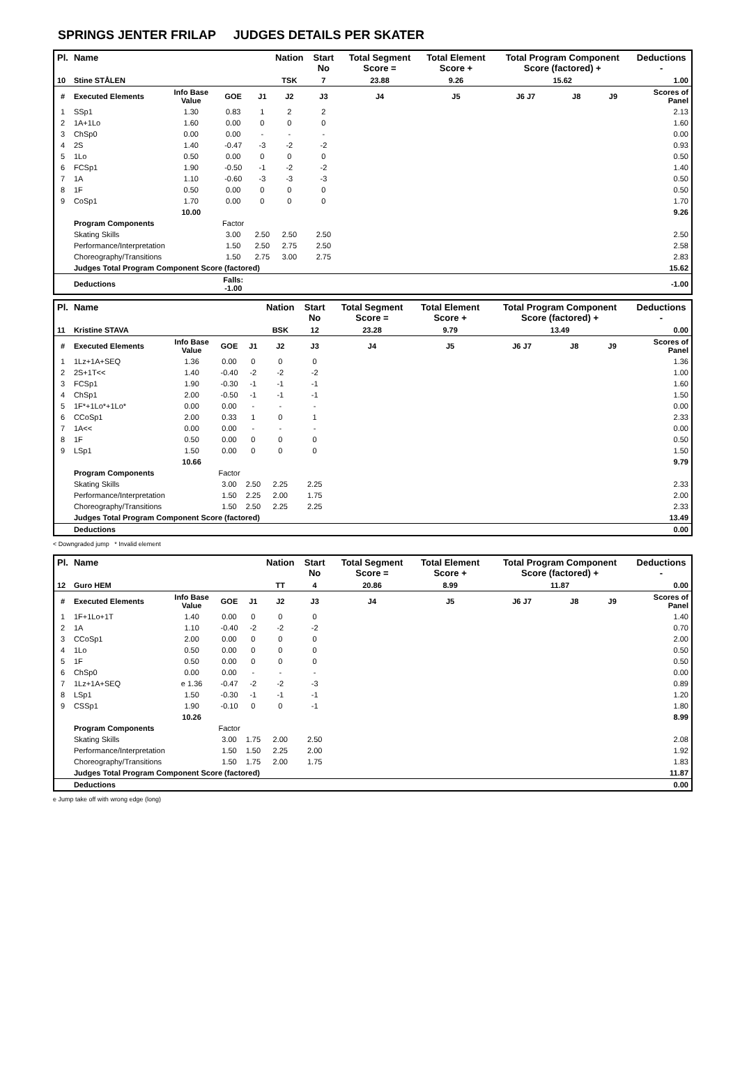SPRINGS JENTER FRILAP JUDGES DETAILS PER SKATER
| Pl. | Name | | | | Nation | Start No | Total Segment Score = | Total Element Score + | Total Program Component Score (factored) + | | | Deductions - |
| --- | --- | --- | --- | --- | --- | --- | --- | --- | --- | --- | --- | --- |
| 10 | Stine STÅLEN | | | | TSK | 7 | 23.88 | 9.26 | 15.62 | | | 1.00 |
| # | Executed Elements | Info Base Value | GOE | J1 | J2 | J3 | J4 | J5 | J6 J7 | J8 | J9 | Scores of Panel |
| 1 | SSp1 | 1.30 | 0.83 | 1 | 2 | 2 | | | | | | 2.13 |
| 2 | 1A+1Lo | 1.60 | 0.00 | 0 | 0 | 0 | | | | | | 1.60 |
| 3 | ChSp0 | 0.00 | 0.00 | - | - | - | | | | | | 0.00 |
| 4 | 2S | 1.40 | -0.47 | -3 | -2 | -2 | | | | | | 0.93 |
| 5 | 1Lo | 0.50 | 0.00 | 0 | 0 | 0 | | | | | | 0.50 |
| 6 | FCSp1 | 1.90 | -0.50 | -1 | -2 | -2 | | | | | | 1.40 |
| 7 | 1A | 1.10 | -0.60 | -3 | -3 | -3 | | | | | | 0.50 |
| 8 | 1F | 0.50 | 0.00 | 0 | 0 | 0 | | | | | | 0.50 |
| 9 | CoSp1 | 1.70 | 0.00 | 0 | 0 | 0 | | | | | | 1.70 |
| | | 10.00 | | | | | | | | | | 9.26 |
| | Program Components | | Factor | | | | | | | | | |
| | Skating Skills | | 3.00 | 2.50 | 2.50 | 2.50 | | | | | | 2.50 |
| | Performance/Interpretation | | 1.50 | 2.50 | 2.75 | 2.50 | | | | | | 2.58 |
| | Choreography/Transitions | | 1.50 | 2.75 | 3.00 | 2.75 | | | | | | 2.83 |
| | Judges Total Program Component Score (factored) | | | | | | | | | | | 15.62 |
| | Deductions | | Falls: -1.00 | | | | | | | | | -1.00 |
| Pl. | Name | | | | Nation | Start No | Total Segment Score = | Total Element Score + | Total Program Component Score (factored) + | | | Deductions - |
| --- | --- | --- | --- | --- | --- | --- | --- | --- | --- | --- | --- | --- |
| 11 | Kristine STAVA | | | | BSK | 12 | 23.28 | 9.79 | 13.49 | | | 0.00 |
| # | Executed Elements | Info Base Value | GOE | J1 | J2 | J3 | J4 | J5 | J6 J7 | J8 | J9 | Scores of Panel |
| 1 | 1Lz+1A+SEQ | 1.36 | 0.00 | 0 | 0 | 0 | | | | | | 1.36 |
| 2 | 2S+1T<< | 1.40 | -0.40 | -2 | -2 | -2 | | | | | | 1.00 |
| 3 | FCSp1 | 1.90 | -0.30 | -1 | -1 | -1 | | | | | | 1.60 |
| 4 | ChSp1 | 2.00 | -0.50 | -1 | -1 | -1 | | | | | | 1.50 |
| 5 | 1F*+1Lo*+1Lo* | 0.00 | 0.00 | - | - | - | | | | | | 0.00 |
| 6 | CCoSp1 | 2.00 | 0.33 | 1 | 0 | 1 | | | | | | 2.33 |
| 7 | 1A<< | 0.00 | 0.00 | - | - | - | | | | | | 0.00 |
| 8 | 1F | 0.50 | 0.00 | 0 | 0 | 0 | | | | | | 0.50 |
| 9 | LSp1 | 1.50 | 0.00 | 0 | 0 | 0 | | | | | | 1.50 |
| | | 10.66 | | | | | | | | | | 9.79 |
| | Program Components | | Factor | | | | | | | | | |
| | Skating Skills | | 3.00 | 2.50 | 2.25 | 2.25 | | | | | | 2.33 |
| | Performance/Interpretation | | 1.50 | 2.25 | 2.00 | 1.75 | | | | | | 2.00 |
| | Choreography/Transitions | | 1.50 | 2.50 | 2.25 | 2.25 | | | | | | 2.33 |
| | Judges Total Program Component Score (factored) | | | | | | | | | | | 13.49 |
| | Deductions | | | | | | | | | | | 0.00 |
< Downgraded jump * Invalid element
| Pl. | Name | | | | Nation | Start No | Total Segment Score = | Total Element Score + | Total Program Component Score (factored) + | | | Deductions - |
| --- | --- | --- | --- | --- | --- | --- | --- | --- | --- | --- | --- | --- |
| 12 | Guro HEM | | | | TT | 4 | 20.86 | 8.99 | 11.87 | | | 0.00 |
| # | Executed Elements | Info Base Value | GOE | J1 | J2 | J3 | J4 | J5 | J6 J7 | J8 | J9 | Scores of Panel |
| 1 | 1F+1Lo+1T | 1.40 | 0.00 | 0 | 0 | 0 | | | | | | 1.40 |
| 2 | 1A | 1.10 | -0.40 | -2 | -2 | -2 | | | | | | 0.70 |
| 3 | CCoSp1 | 2.00 | 0.00 | 0 | 0 | 0 | | | | | | 2.00 |
| 4 | 1Lo | 0.50 | 0.00 | 0 | 0 | 0 | | | | | | 0.50 |
| 5 | 1F | 0.50 | 0.00 | 0 | 0 | 0 | | | | | | 0.50 |
| 6 | ChSp0 | 0.00 | 0.00 | - | - | - | | | | | | 0.00 |
| 7 | 1Lz+1A+SEQ | e 1.36 | -0.47 | -2 | -2 | -3 | | | | | | 0.89 |
| 8 | LSp1 | 1.50 | -0.30 | -1 | -1 | -1 | | | | | | 1.20 |
| 9 | CSSp1 | 1.90 | -0.10 | 0 | 0 | -1 | | | | | | 1.80 |
| | | 10.26 | | | | | | | | | | 8.99 |
| | Program Components | | Factor | | | | | | | | | |
| | Skating Skills | | 3.00 | 1.75 | 2.00 | 2.50 | | | | | | 2.08 |
| | Performance/Interpretation | | 1.50 | 1.50 | 2.25 | 2.00 | | | | | | 1.92 |
| | Choreography/Transitions | | 1.50 | 1.75 | 2.00 | 1.75 | | | | | | 1.83 |
| | Judges Total Program Component Score (factored) | | | | | | | | | | | 11.87 |
| | Deductions | | | | | | | | | | | 0.00 |
e Jump take off with wrong edge (long)